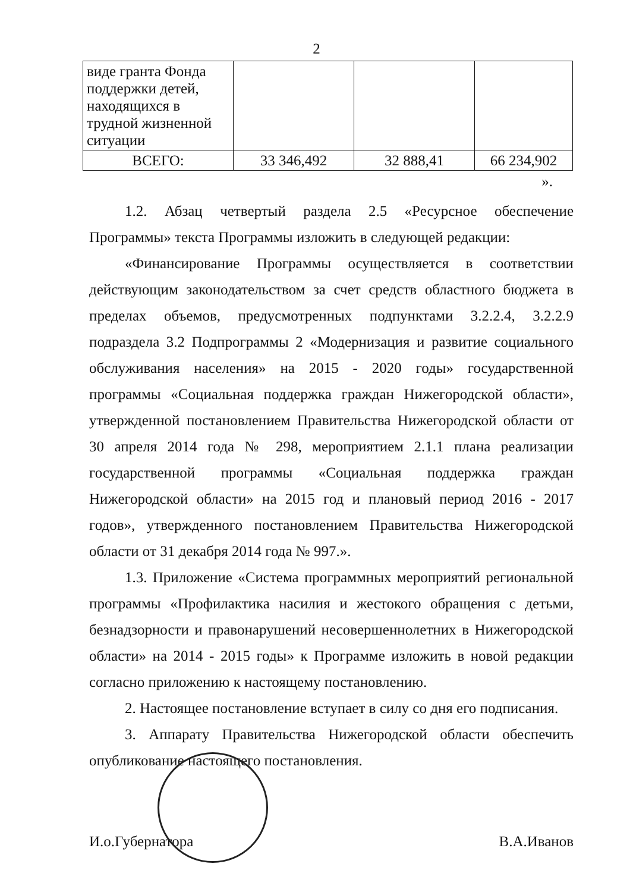2
| виде гранта Фонда поддержки детей, находящихся в трудной жизненной ситуации | | | |
| ВСЕГО: | 33 346,492 | 32 888,41 | 66 234,902 |
».
1.2. Абзац четвертый раздела 2.5 «Ресурсное обеспечение Программы» текста Программы изложить в следующей редакции:
«Финансирование Программы осуществляется в соответствии действующим законодательством за счет средств областного бюджета в пределах объемов, предусмотренных подпунктами 3.2.2.4, 3.2.2.9 подраздела 3.2 Подпрограммы 2 «Модернизация и развитие социального обслуживания населения» на 2015 - 2020 годы» государственной программы «Социальная поддержка граждан Нижегородской области», утвержденной постановлением Правительства Нижегородской области от 30 апреля 2014 года № 298, мероприятием 2.1.1 плана реализации государственной программы «Социальная поддержка граждан Нижегородской области» на 2015 год и плановый период 2016 - 2017 годов», утвержденного постановлением Правительства Нижегородской области от 31 декабря 2014 года № 997.».
1.3. Приложение «Система программных мероприятий региональной программы «Профилактика насилия и жестокого обращения с детьми, безнадзорности и правонарушений несовершеннолетних в Нижегородской области» на 2014 - 2015 годы» к Программе изложить в новой редакции согласно приложению к настоящему постановлению.
2. Настоящее постановление вступает в силу со дня его подписания.
3. Аппарату Правительства Нижегородской области обеспечить опубликование настоящего постановления.
И.о.Губернатора В.А.Иванов